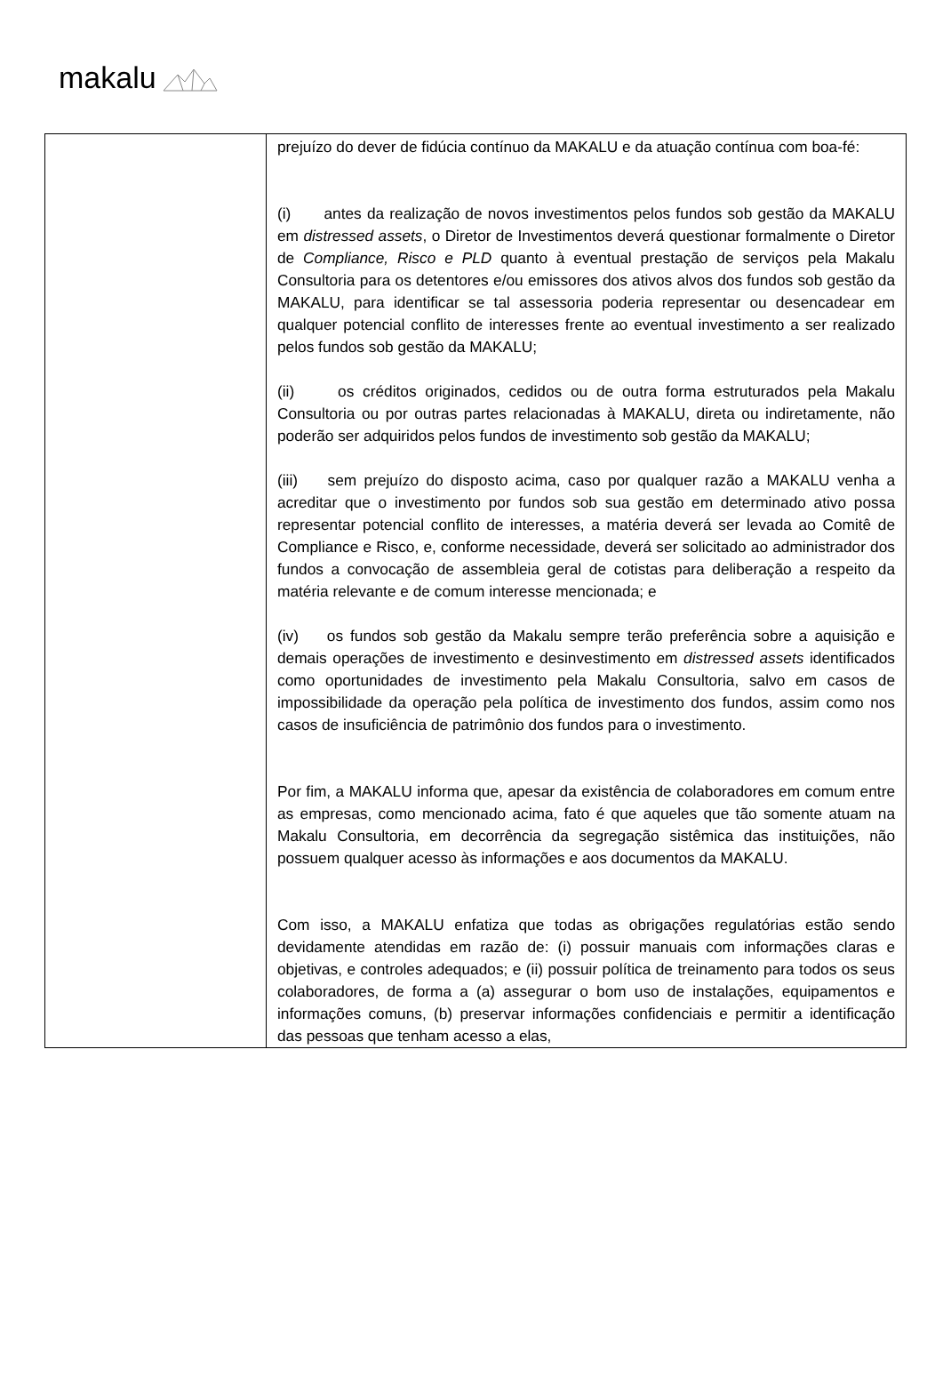makalu
| | prejuízo do dever de fidúcia contínuo da MAKALU e da atuação contínua com boa-fé: (i) antes da realização de novos investimentos pelos fundos sob gestão da MAKALU em distressed assets , o Diretor de Investimentos deverá questionar formalmente o Diretor de Compliance, Risco e PLD quanto à eventual prestação de serviços pela Makalu Consultoria para os detentores e/ou emissores dos ativos alvos dos fundos sob gestão da MAKALU, para identificar se tal assessoria poderia representar ou desencadear em qualquer potencial conflito de interesses frente ao eventual investimento a ser realizado pelos fundos sob gestão da MAKALU; (ii) os créditos originados, cedidos ou de outra forma estruturados pela Makalu Consultoria ou por outras partes relacionadas à MAKALU, direta ou indiretamente, não poderão ser adquiridos pelos fundos de investimento sob gestão da MAKALU; (iii) sem prejuízo do disposto acima, caso por qualquer razão a MAKALU venha a acreditar que o investimento por fundos sob sua gestão em determinado ativo possa representar potencial conflito de interesses, a matéria deverá ser levada ao Comitê de Compliance e Risco, e, conforme necessidade, deverá ser solicitado ao administrador dos fundos a convocação de assembleia geral de cotistas para deliberação a respeito da matéria relevante e de comum interesse mencionada; e (iv) os fundos sob gestão da Makalu sempre terão preferência sobre a aquisição e demais operações de investimento e desinvestimento em distressed assets identificados como oportunidades de investimento pela Makalu Consultoria, salvo em casos de impossibilidade da operação pela política de investimento dos fundos, assim como nos casos de insuficiência de patrimônio dos fundos para o investimento. Por fim, a MAKALU informa que, apesar da existência de colaboradores em comum entre as empresas, como mencionado acima, fato é que aqueles que tão somente atuam na Makalu Consultoria, em decorrência da segregação sistêmica das instituições, não possuem qualquer acesso às informações e aos documentos da MAKALU. Com isso, a MAKALU enfatiza que todas as obrigações regulatórias estão sendo devidamente atendidas em razão de: (i) possuir manuais com informações claras e objetivas, e controles adequados; e (ii) possuir política de treinamento para todos os seus colaboradores, de forma a (a) assegurar o bom uso de instalações, equipamentos e informações comuns, (b) preservar informações confidenciais e permitir a identificação das pessoas que tenham acesso a elas, |